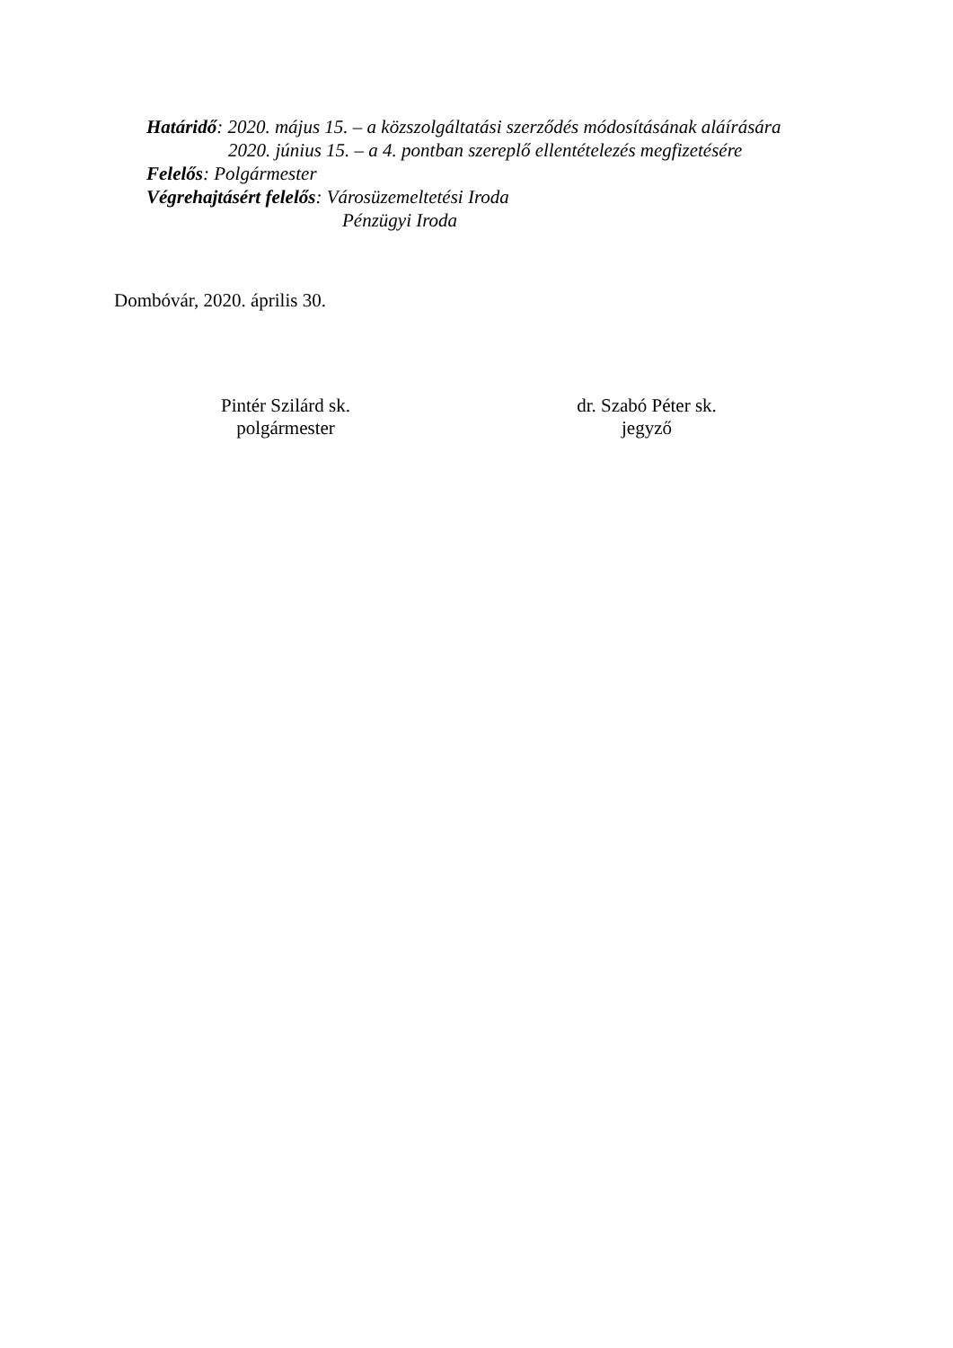Határidő: 2020. május 15. – a közszolgáltatási szerződés módosításának aláírására
2020. június 15. – a 4. pontban szereplő ellentételezés megfizetésére
Felelős: Polgármester
Végrehajtásért felelős: Városüzemeltetési Iroda
Pénzügyi Iroda
Dombóvár, 2020. április 30.
Pintér Szilárd sk.
polgármester
dr. Szabó Péter sk.
jegyző